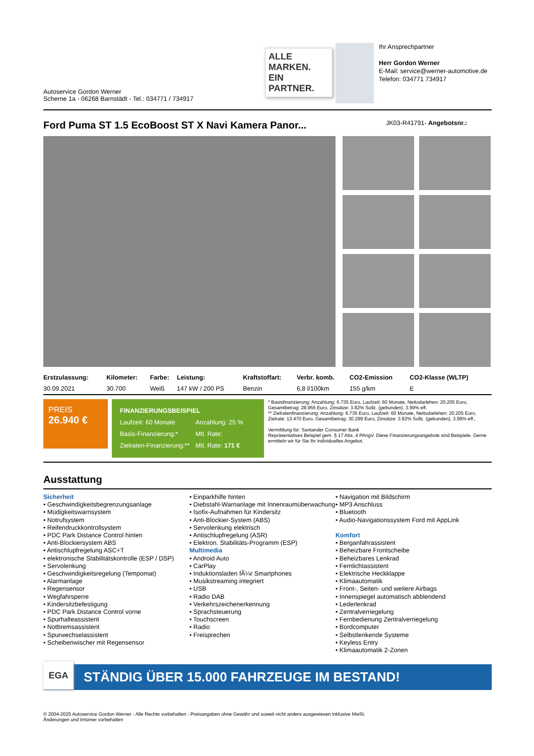Autoservice Gordon Werner
Scherne 1a - 06268 Barnstädt - Tel.: 034771 / 734917
ALLE MARKEN.
EIN PARTNER.
Ihr Ansprechpartner
Herr Gordon Werner
E-Mail: service@werner-automotive.de
Telefon: 034771 734917
Ford Puma ST 1.5 EcoBoost ST X Navi Kamera Panor... JK03-R41791- Angebotsnr.:
| Erstzulassung: | Kilometer: | Farbe: | Leistung: | Kraftstoffart: | Verbr. komb. | CO2-Emission | CO2-Klasse (WLTP) |
| --- | --- | --- | --- | --- | --- | --- | --- |
| 30.09.2021 | 30.700 | Weiß | 147 kW / 200 PS | Benzin | 6,8 l/100km | 155 g/km | E |
PREIS
26.940 €
FINANZIERUNGSBEISPIEL
Laufzeit: 60 Monate Anzahlung: 25 % Basis-Finanzierung:* Mtl. Rate: Zielraten-Finanzierung:** Mtl. Rate: 171 €
* Basisfinanzierung: Anzahlung: 6.735 Euro, Laufzeit: 60 Monate, Nettodarlehen: 20.205 Euro, Gesamtbetrag: 28.955 Euro, Zinsätze: 3.92% Sollz. (gebunden), 3.99% eff.
** Zielratenfinanzierung: Anzahlung: 6.735 Euro, Laufzeit: 60 Monate, Nettodarlehen: 20.205 Euro, Zielrate: 13.470 Euro, Gesamtbetrag: 30.299 Euro, Zinsätze: 3.92% Sollz. (gebunden), 3.99% eff.,
Vermittlung für: Santander Consumer Bank
Repräsentatives Beispiel gem. § 17 Abs. 4 PAngV. Diese Finanzierungsangebote sind Beispiele. Gerne ermitteln wir für Sie Ihr individuelles Angebot.
Ausstattung
Sicherheit
• Geschwindigkeitsbegrenzungsanlage
• Müdigkeitswarnsystem
• Notrufsystem
• Reifendruckkontrollsystem
• PDC Park Distance Control hinten
• Anti-Blockiersystem ABS
• Antischlupfregelung ASC+T
• elektronische Stabilitätskontrolle (ESP / DSP)
• Servolenkung
• Geschwindigkeitsregelung (Tempomat)
• Alarmanlage
• Regensensor
• Wegfahrsperre
• Kindersitzbefestigung
• PDC Park Distance Control vorne
• Spurhalteassistent
• Notbremsassistent
• Spurwechselassistent
• Scheibenwischer mit Regensensor
• Einparkhilfe hinten
• Diebstahl-Warnanlage mit Innenraumüberwachung
• Isofix-Aufnahmen für Kindersitz
• Anti-Blockier-System (ABS)
• Servolenkung elektrisch
• Antischlupfregelung (ASR)
• Elektron. Stabilitäts-Programm (ESP)
Multimedia
• Android Auto
• CarPlay
• Induktionsladen fÃ¼r Smartphones
• Musikstreaming integriert
• USB
• Radio DAB
• Verkehrszeichenerkennung
• Sprachsteuerung
• Touchscreen
• Radio
• Freisprechen
• Navigation mit Bildschirm
• MP3 Anschluss
• Bluetooth
• Audio-Navigationssystem Ford mit AppLink
Komfort
• Berganfahrassistent
• Beheizbare Frontscheibe
• Beheizbares Lenkrad
• Fernlichtassistent
• Elektrische Heckklappe
• Klimaautomatik
• Front-, Seiten- und weitere Airbags
• Innenspiegel automatisch abblendend
• Lederlenkrad
• Zentralverriegelung
• Fernbedienung Zentralverriegelung
• Bordcomputer
• Selbstlenkende Systeme
• Keyless Entry
• Klimaautomatik 2-Zonen
EGA
STÄNDIG ÜBER 15.000 FAHRZEUGE IM BESTAND!
© 2004-2025 Autoservice Gordon Werner - Alle Rechte vorbehalten - Preisangaben ohne Gewähr und soweit nicht anders ausgewiesen inklusive MwSt.
Änderungen und Irrtümer vorbehalten